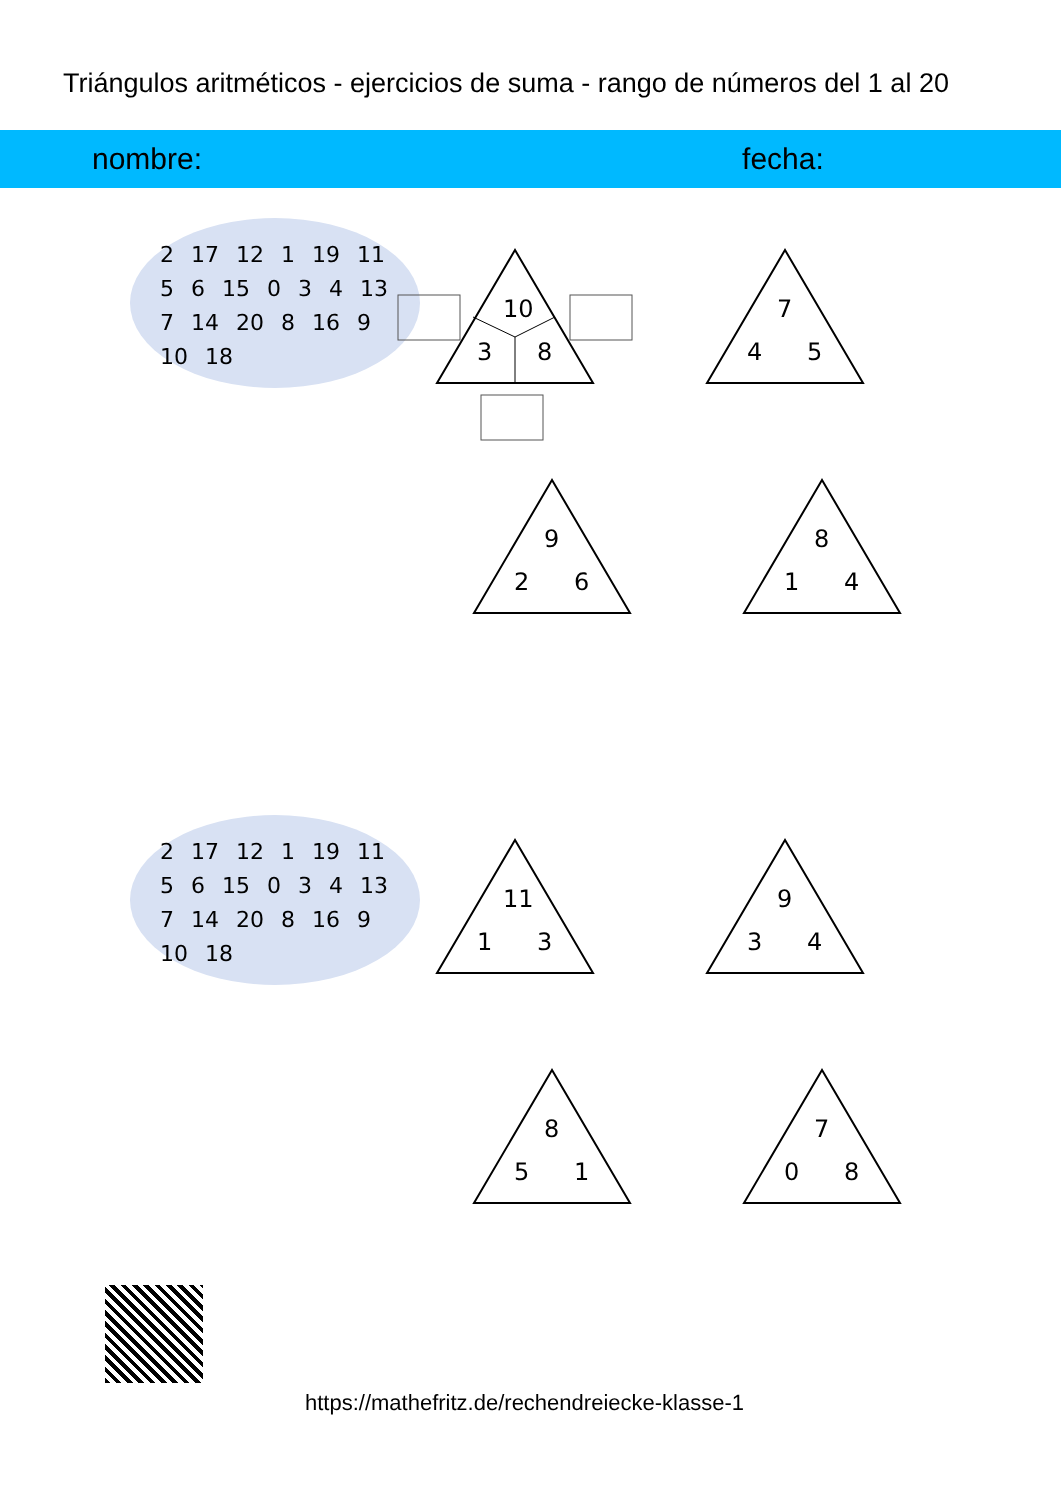Triángulos aritméticos - ejercicios de suma - rango de números del 1 al 20
nombre: fecha:
2 17 12 1 19 11 5 6 15 0 3 4 13 7 14 20 8 16 9 10 18
10
3 8
7
4 5
9
2 6
8
1 4
11
1 3
9
3 4
8
5 1
7
0 8
2 17 12 1 19 11 5 6 15 0 3 4 13 7 14 20 8 16 9 10 18
https://mathefritz.de/rechendreiecke-klasse-1